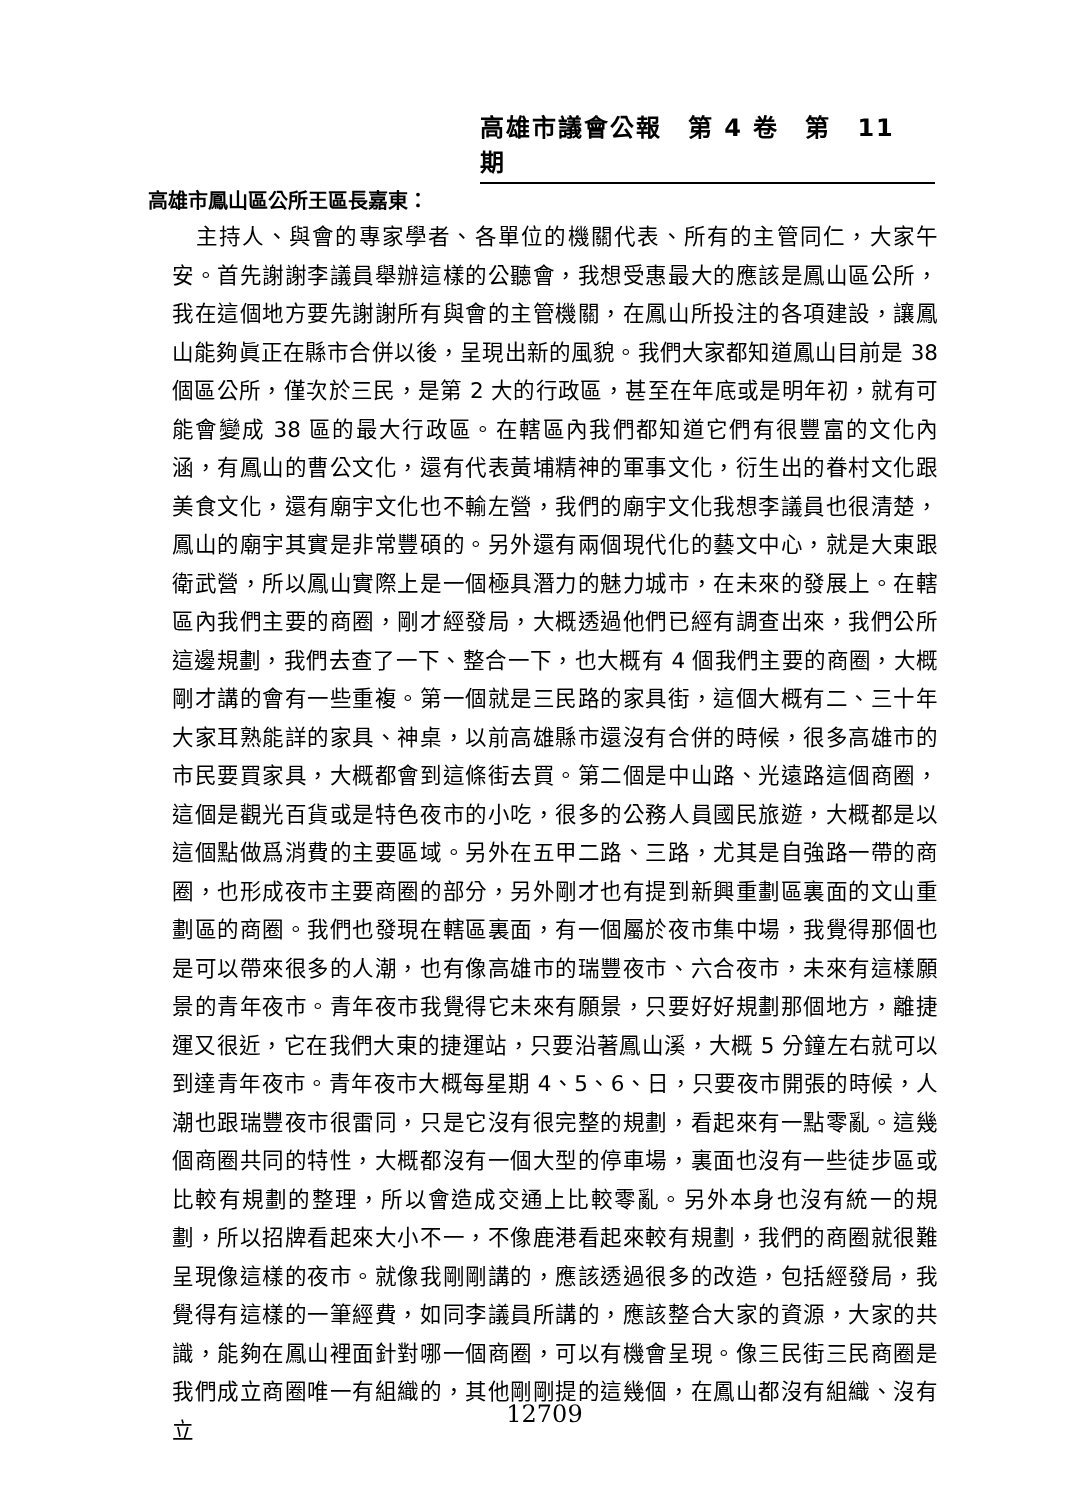高雄市議會公報　第 4 卷　第　11　期
高雄市鳳山區公所王區長嘉東：
主持人、與會的專家學者、各單位的機關代表、所有的主管同仁，大家午安。首先謝謝李議員舉辦這樣的公聽會，我想受惠最大的應該是鳳山區公所，我在這個地方要先謝謝所有與會的主管機關，在鳳山所投注的各項建設，讓鳳山能夠眞正在縣市合併以後，呈現出新的風貌。我們大家都知道鳳山目前是 38 個區公所，僅次於三民，是第 2 大的行政區，甚至在年底或是明年初，就有可能會變成 38 區的最大行政區。在轄區內我們都知道它們有很豐富的文化內涵，有鳳山的曹公文化，還有代表黃埔精神的軍事文化，衍生出的眷村文化跟美食文化，還有廟宇文化也不輸左營，我們的廟宇文化我想李議員也很清楚，鳳山的廟宇其實是非常豐碩的。另外還有兩個現代化的藝文中心，就是大東跟衛武營，所以鳳山實際上是一個極具潛力的魅力城市，在未來的發展上。在轄區內我們主要的商圈，剛才經發局，大概透過他們已經有調查出來，我們公所這邊規劃，我們去查了一下、整合一下，也大概有 4 個我們主要的商圈，大概剛才講的會有一些重複。第一個就是三民路的家具街，這個大概有二、三十年大家耳熟能詳的家具、神桌，以前高雄縣市還沒有合併的時候，很多高雄市的市民要買家具，大概都會到這條街去買。第二個是中山路、光遠路這個商圈，這個是觀光百貨或是特色夜市的小吃，很多的公務人員國民旅遊，大概都是以這個點做爲消費的主要區域。另外在五甲二路、三路，尤其是自強路一帶的商圈，也形成夜市主要商圈的部分，另外剛才也有提到新興重劃區裏面的文山重劃區的商圈。我們也發現在轄區裏面，有一個屬於夜市集中場，我覺得那個也是可以帶來很多的人潮，也有像高雄市的瑞豐夜市、六合夜市，未來有這樣願景的青年夜市。青年夜市我覺得它未來有願景，只要好好規劃那個地方，離捷運又很近，它在我們大東的捷運站，只要沿著鳳山溪，大概 5 分鐘左右就可以到達青年夜市。青年夜市大概每星期 4、5、6、日，只要夜市開張的時候，人潮也跟瑞豐夜市很雷同，只是它沒有很完整的規劃，看起來有一點零亂。這幾個商圈共同的特性，大概都沒有一個大型的停車場，裏面也沒有一些徒步區或比較有規劃的整理，所以會造成交通上比較零亂。另外本身也沒有統一的規劃，所以招牌看起來大小不一，不像鹿港看起來較有規劃，我們的商圈就很難呈現像這樣的夜市。就像我剛剛講的，應該透過很多的改造，包括經發局，我覺得有這樣的一筆經費，如同李議員所講的，應該整合大家的資源，大家的共識，能夠在鳳山裡面針對哪一個商圈，可以有機會呈現。像三民街三民商圈是我們成立商圈唯一有組織的，其他剛剛提的這幾個，在鳳山都沒有組織、沒有立
12709